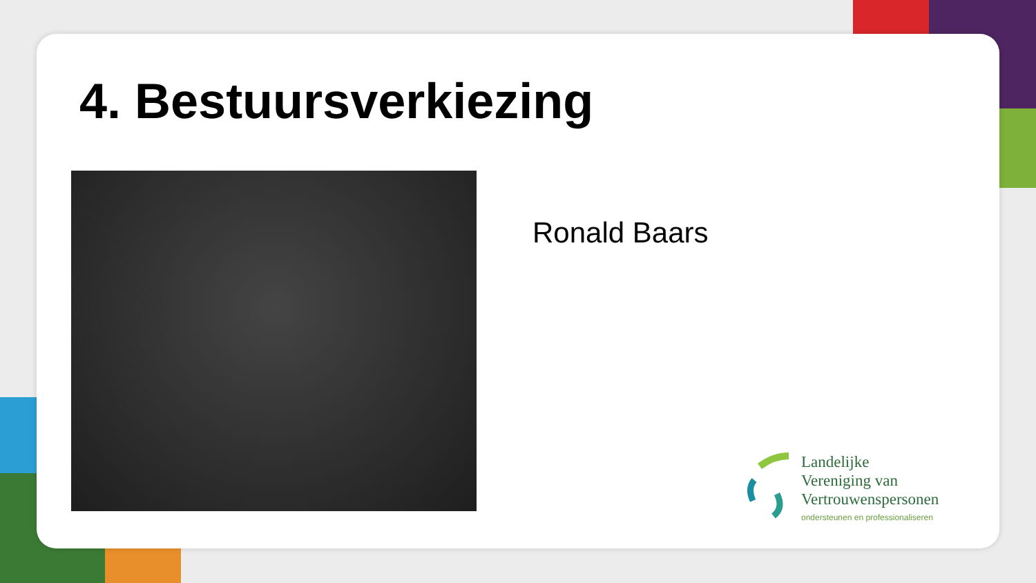4. Bestuursverkiezing
Ronald Baars
Landelijke
Vereniging van
Vertrouwenspersonen
ondersteunen en professionaliseren